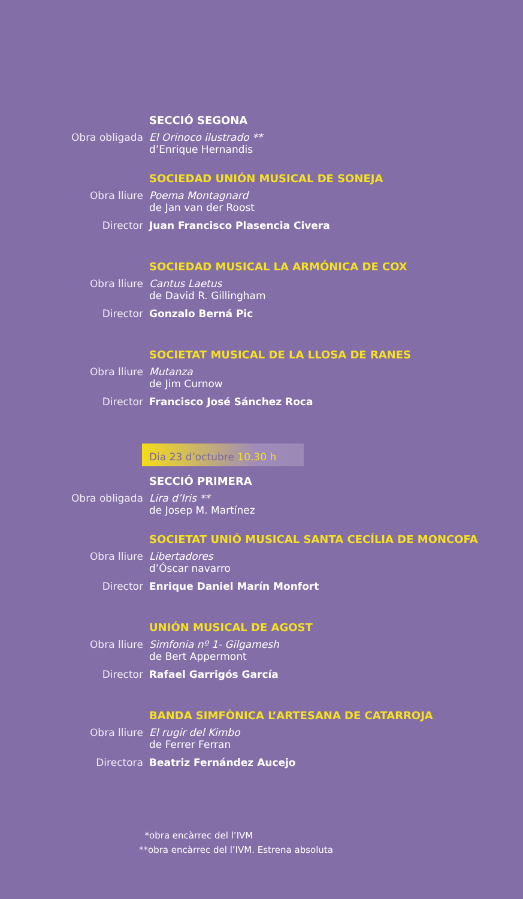SECCIÓ SEGONA
Obra obligada El Orinoco ilustrado **
d’Enrique Hernandis
SOCIEDAD UNIÓN MUSICAL DE SONEJA
Obra lliure Poema Montagnard
de Jan van der Roost
Director Juan Francisco Plasencia Civera
SOCIEDAD MUSICAL LA ARMÓNICA DE COX
Obra lliure Cantus Laetus
de David R. Gillingham
Director Gonzalo Berná Pic
SOCIETAT MUSICAL DE LA LLOSA DE RANES
Obra lliure Mutanza
de Jim Curnow
Director Francisco José Sánchez Roca
Dia 23 d’octubre 10.30 h
SECCIÓ PRIMERA
Obra obligada Lira d’Iris **
de Josep M. Martínez
SOCIETAT UNIÓ MUSICAL SANTA CECÍLIA DE MONCOFA
Obra lliure Libertadores
d’Óscar navarro
Director Enrique Daniel Marín Monfort
UNIÓN MUSICAL DE AGOST
Obra lliure Simfonia nº 1- Gilgamesh
de Bert Appermont
Director Rafael Garrigós García
BANDA SIMFÒNICA L’ARTESANA DE CATARROJA
Obra lliure El rugir del Kimbo
de Ferrer Ferran
Directora Beatriz Fernández Aucejo
*obra encàrrec del l’IVM
**obra encàrrec del l’IVM. Estrena absoluta